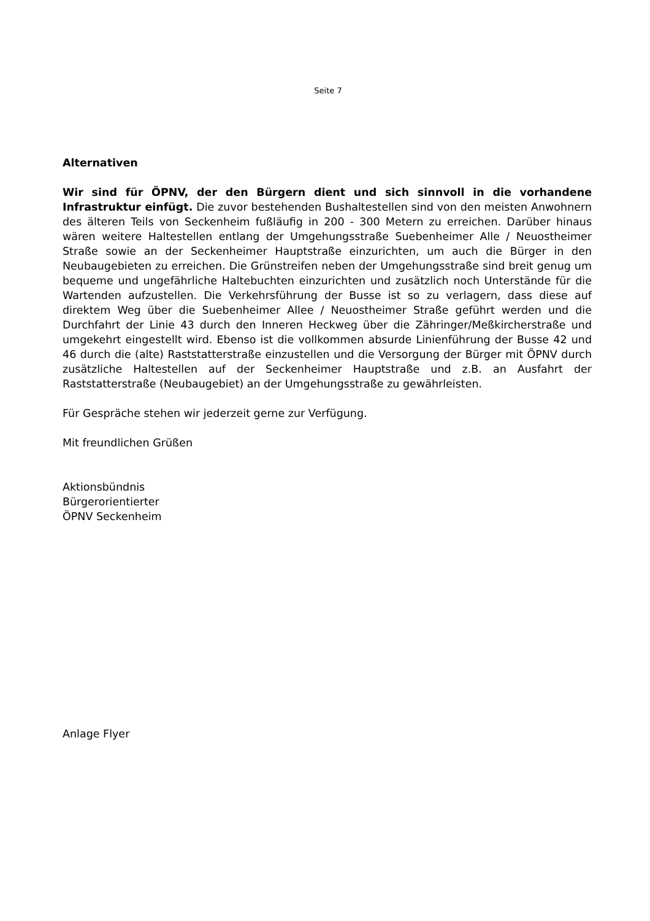Seite 7
Alternativen
Wir sind für ÖPNV, der den Bürgern dient und sich sinnvoll in die vorhandene Infrastruktur einfügt. Die zuvor bestehenden Bushaltestellen sind von den meisten Anwohnern des älteren Teils von Seckenheim fußläufig in 200 - 300 Metern zu erreichen. Darüber hinaus wären weitere Haltestellen entlang der Umgehungsstraße Suebenheimer Alle / Neuostheimer Straße sowie an der Seckenheimer Hauptstraße einzurichten, um auch die Bürger in den Neubaugebieten zu erreichen. Die Grünstreifen neben der Umgehungsstraße sind breit genug um bequeme und ungefährliche Haltebuchten einzurichten und zusätzlich noch Unterstände für die Wartenden aufzustellen. Die Verkehrsführung der Busse ist so zu verlagern, dass diese auf direktem Weg über die Suebenheimer Allee / Neuostheimer Straße geführt werden und die Durchfahrt der Linie 43 durch den Inneren Heckweg über die Zähringer/Meßkircherstraße und umgekehrt eingestellt wird. Ebenso ist die vollkommen absurde Linienführung der Busse 42 und 46 durch die (alte) Raststatterstraße einzustellen und die Versorgung der Bürger mit ÖPNV durch zusätzliche Haltestellen auf der Seckenheimer Hauptstraße und z.B. an Ausfahrt der Raststatterstraße (Neubaugebiet) an der Umgehungsstraße zu gewährleisten.
Für Gespräche stehen wir jederzeit gerne zur Verfügung.
Mit freundlichen Grüßen
Aktionsbündnis
Bürgerorientierter
ÖPNV Seckenheim
Anlage Flyer